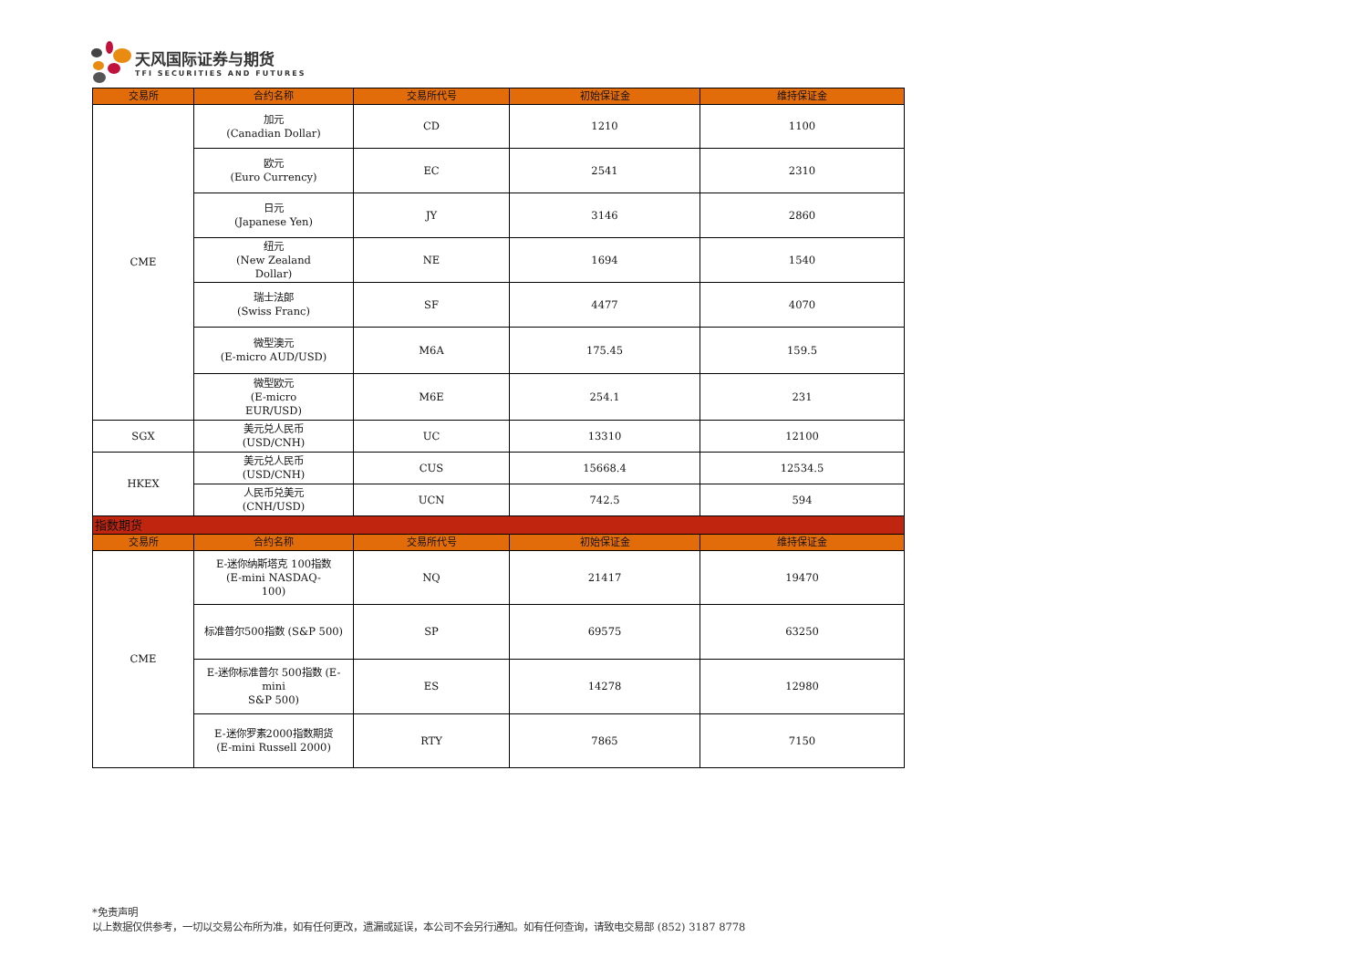天风国际证券与期货
TFI SECURITIES AND FUTURES
| 交易所 | 合约名称 | 交易所代号 | 初始保证金 | 维持保证金 |
| --- | --- | --- | --- | --- |
| CME | 加元 (Canadian Dollar) | CD | 1210 | 1100 |
| | 欧元 (Euro Currency) | EC | 2541 | 2310 |
| | 日元 (Japanese Yen) | JY | 3146 | 2860 |
| | 纽元 (New Zealand Dollar) | NE | 1694 | 1540 |
| | 瑞士法郎 (Swiss Franc) | SF | 4477 | 4070 |
| | 微型澳元 (E-micro AUD/USD) | M6A | 175.45 | 159.5 |
| | 微型欧元 (E-micro EUR/USD) | M6E | 254.1 | 231 |
| SGX | 美元兑人民币 (USD/CNH) | UC | 13310 | 12100 |
| HKEX | 美元兑人民币 (USD/CNH) | CUS | 15668.4 | 12534.5 |
| | 人民币兑美元 (CNH/USD) | UCN | 742.5 | 594 |
| 指数期货 | | | | |
| 交易所 | 合约名称 | 交易所代号 | 初始保证金 | 维持保证金 |
| CME | E-迷你纳斯塔克 100指数 (E-mini NASDAQ- 100) | NQ | 21417 | 19470 |
| | 标准普尔500指数 (S&P 500) | SP | 69575 | 63250 |
| | E-迷你标准普尔 500指数 (E- mini S&P 500) | ES | 14278 | 12980 |
| | E-迷你罗素2000指数期货 (E-mini Russell 2000) | RTY | 7865 | 7150 |
*免责声明
以上数据仅供参考，一切以交易公布所为准，如有任何更改，遗漏或延误，本公司不会另行通知。如有任何查询，请致电交易部 (852) 3187 8778